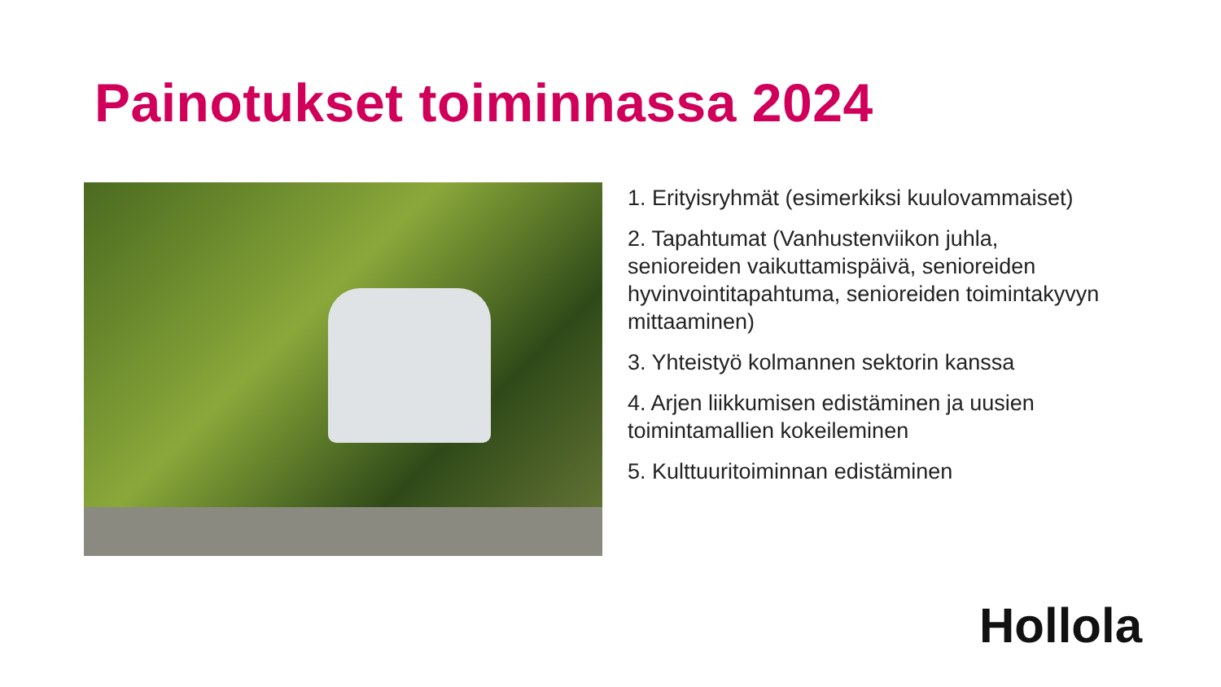Painotukset toiminnassa 2024
1. Erityisryhmät (esimerkiksi kuulovammaiset)
2. Tapahtumat (Vanhustenviikon juhla, senioreiden vaikuttamispäivä, senioreiden hyvinvointitapahtuma, senioreiden toimintakyvyn mittaaminen)
3. Yhteistyö kolmannen sektorin kanssa
4. Arjen liikkumisen edistäminen ja uusien toimintamallien kokeileminen
5. Kulttuuritoiminnan edistäminen
Hollola